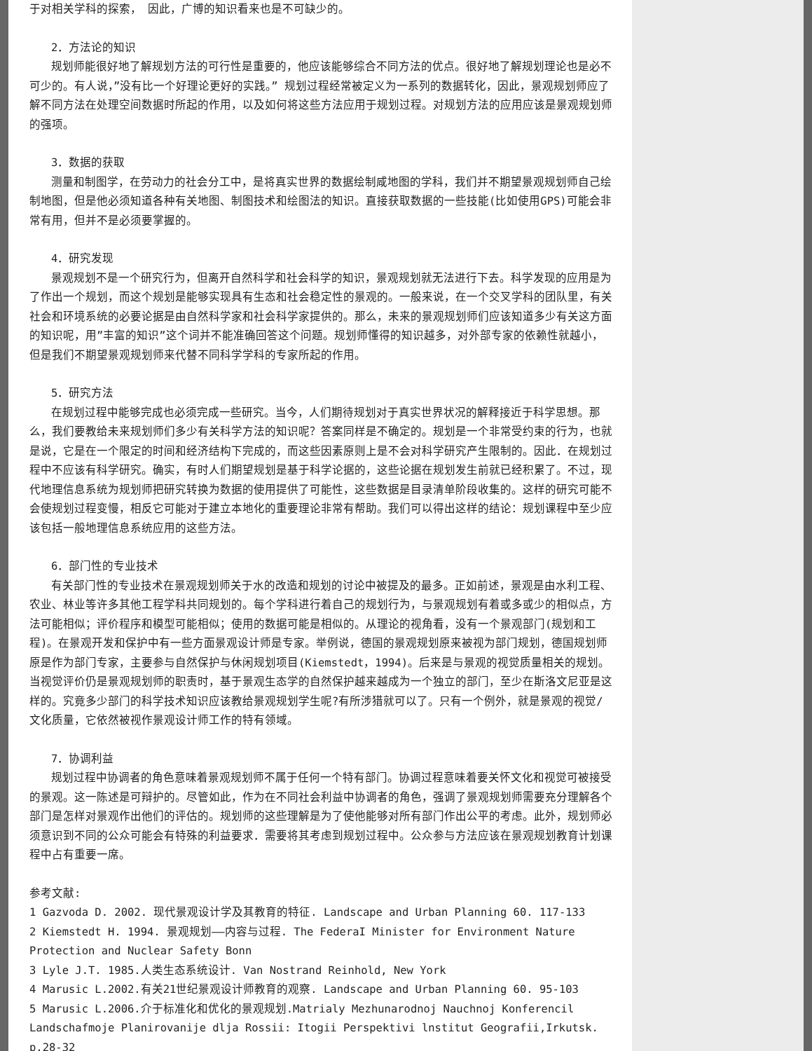于对相关学科的探索， 因此，广博的知识看来也是不可缺少的。
2．方法论的知识
规划师能很好地了解规划方法的可行性是重要的，他应该能够综合不同方法的优点。很好地了解规划理论也是必不可少的。有人说，”没有比一个好理论更好的实践。” 规划过程经常被定义为一系列的数据转化，因此，景观规划师应了解不同方法在处理空间数据时所起的作用，以及如何将这些方法应用于规划过程。对规划方法的应用应该是景观规划师的强项。
3．数据的获取
测量和制图学，在劳动力的社会分工中，是将真实世界的数据绘制咸地图的学科，我们并不期望景观规划师自己绘制地图，但是他必须知道各种有关地图、制图技术和绘图法的知识。直接获取数据的一些技能(比如使用GPS)可能会非常有用，但并不是必须要掌握的。
4．研究发现
景观规划不是一个研究行为，但离开自然科学和社会科学的知识，景观规划就无法进行下去。科学发现的应用是为了作出一个规划，而这个规划是能够实现具有生态和社会稳定性的景观的。一般来说，在一个交叉学科的团队里，有关社会和环境系统的必要论据是由自然科学家和社会科学家提供的。那么，未来的景观规划师们应该知道多少有关这方面的知识呢，用”丰富的知识”这个词并不能准确回答这个问题。规划师懂得的知识越多，对外部专家的依赖性就越小，但是我们不期望景观规划师来代替不同科学学科的专家所起的作用。
5．研究方法
在规划过程中能够完成也必须完成一些研究。当今，人们期待规划对于真实世界状况的解释接近于科学思想。那么，我们要教给未来规划师们多少有关科学方法的知识呢？答案同样是不确定的。规划是一个非常受约束的行为，也就是说，它是在一个限定的时间和经济结构下完成的，而这些因素原则上是不会对科学研究产生限制的。因此．在规划过程中不应该有科学研究。确实，有时人们期望规划是基于科学论据的，这些论据在规划发生前就已经积累了。不过，现代地理信息系统为规划师把研究转换为数据的使用提供了可能性，这些数据是目录清单阶段收集的。这样的研究可能不会使规划过程变慢，相反它可能对于建立本地化的重要理论非常有帮助。我们可以得出这样的结论：规划课程中至少应该包括一般地理信息系统应用的这些方法。
6．部门性的专业技术
有关部门性的专业技术在景观规划师关于水的改造和规划的讨论中被提及的最多。正如前述，景观是由水利工程、农业、林业等许多其他工程学科共同规划的。每个学科进行着自己的规划行为，与景观规划有着或多或少的相似点，方法可能相似；评价程序和模型可能相似；使用的数据可能是相似的。从理论的视角看，没有一个景观部门(规划和工程)。在景观开发和保护中有一些方面景观设计师是专家。举例说，德国的景观规划原来被视为部门规划，德国规划师原是作为部门专家，主要参与自然保护与休闲规划项目(Kiemstedt，1994)。后来是与景观的视觉质量相关的规划。当视觉评价仍是景观规划师的职责时，基于景观生态学的自然保护越来越成为一个独立的部门，至少在斯洛文尼亚是这样的。究竟多少部门的科学技术知识应该教给景观规划学生呢?有所涉猎就可以了。只有一个例外，就是景观的视觉/文化质量，它依然被视作景观设计师工作的特有领域。
7．协调利益
规划过程中协调者的角色意味着景观规划师不属于任何一个特有部门。协调过程意味着要关怀文化和视觉可被接受的景观。这一陈述是可辩护的。尽管如此，作为在不同社会利益中协调者的角色，强调了景观规划师需要充分理解各个部门是怎样对景观作出他们的评估的。规划师的这些理解是为了使他能够对所有部门作出公平的考虑。此外，规划师必须意识到不同的公众可能会有特殊的利益要求．需要将其考虑到规划过程中。公众参与方法应该在景观规划教育计划课程中占有重要一席。
参考文献:
1 Gazvoda D. 2002. 现代景观设计学及其教育的特征. Landscape and Urban Planning 60. 117-133
2 Kiemstedt H. 1994. 景观规划——内容与过程. The FederaI Minister for Environment Nature Protection and Nuclear Safety Bonn
3 Lyle J.T. 1985.人类生态系统设计. Van Nostrand Reinhold, New York
4 Marusic L.2002.有关21世纪景观设计师教育的观察. Landscape and Urban Planning 60. 95-103
5 Marusic L.2006.介于标准化和优化的景观规划.Matrialy Mezhunarodnoj Nauchnoj Konferencil Landschafmoje Planirovanije dlja Rossii: Itogii Perspektivi lnstitut Geografii,Irkutsk. p.28-32